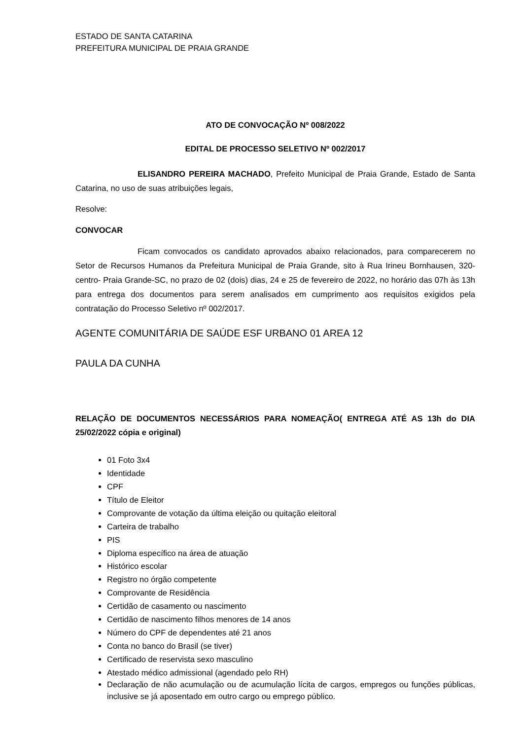ESTADO DE SANTA CATARINA
PREFEITURA MUNICIPAL DE PRAIA GRANDE
ATO DE CONVOCAÇÃO Nº 008/2022
EDITAL DE PROCESSO SELETIVO Nº 002/2017
ELISANDRO PEREIRA MACHADO, Prefeito Municipal de Praia Grande, Estado de Santa Catarina, no uso de suas atribuições legais,
Resolve:
CONVOCAR
Ficam convocados os candidato aprovados abaixo relacionados, para comparecerem no Setor de Recursos Humanos da Prefeitura Municipal de Praia Grande, sito à Rua Irineu Bornhausen, 320- centro- Praia Grande-SC, no prazo de 02 (dois) dias, 24 e 25 de fevereiro de 2022, no horário das 07h às 13h para entrega dos documentos para serem analisados em cumprimento aos requisitos exigidos pela contratação do Processo Seletivo nº 002/2017.
AGENTE COMUNITÁRIA DE SAÚDE ESF URBANO 01 AREA 12
PAULA DA CUNHA
RELAÇÃO DE DOCUMENTOS NECESSÁRIOS PARA NOMEAÇÃO( ENTREGA ATÉ AS 13h do DIA 25/02/2022 cópia e original)
01 Foto 3x4
Identidade
CPF
Título de Eleitor
Comprovante de votação da última eleição ou quitação eleitoral
Carteira de trabalho
PIS
Diploma específico na área de atuação
Histórico escolar
Registro no órgão competente
Comprovante de Residência
Certidão de casamento ou nascimento
Certidão de nascimento filhos menores de 14 anos
Número do CPF de dependentes até 21 anos
Conta no banco do Brasil (se tiver)
Certificado de reservista sexo masculino
Atestado médico admissional (agendado pelo RH)
Declaração de não acumulação ou de acumulação lícita de cargos, empregos ou funções públicas, inclusive se já aposentado em outro cargo ou emprego público.